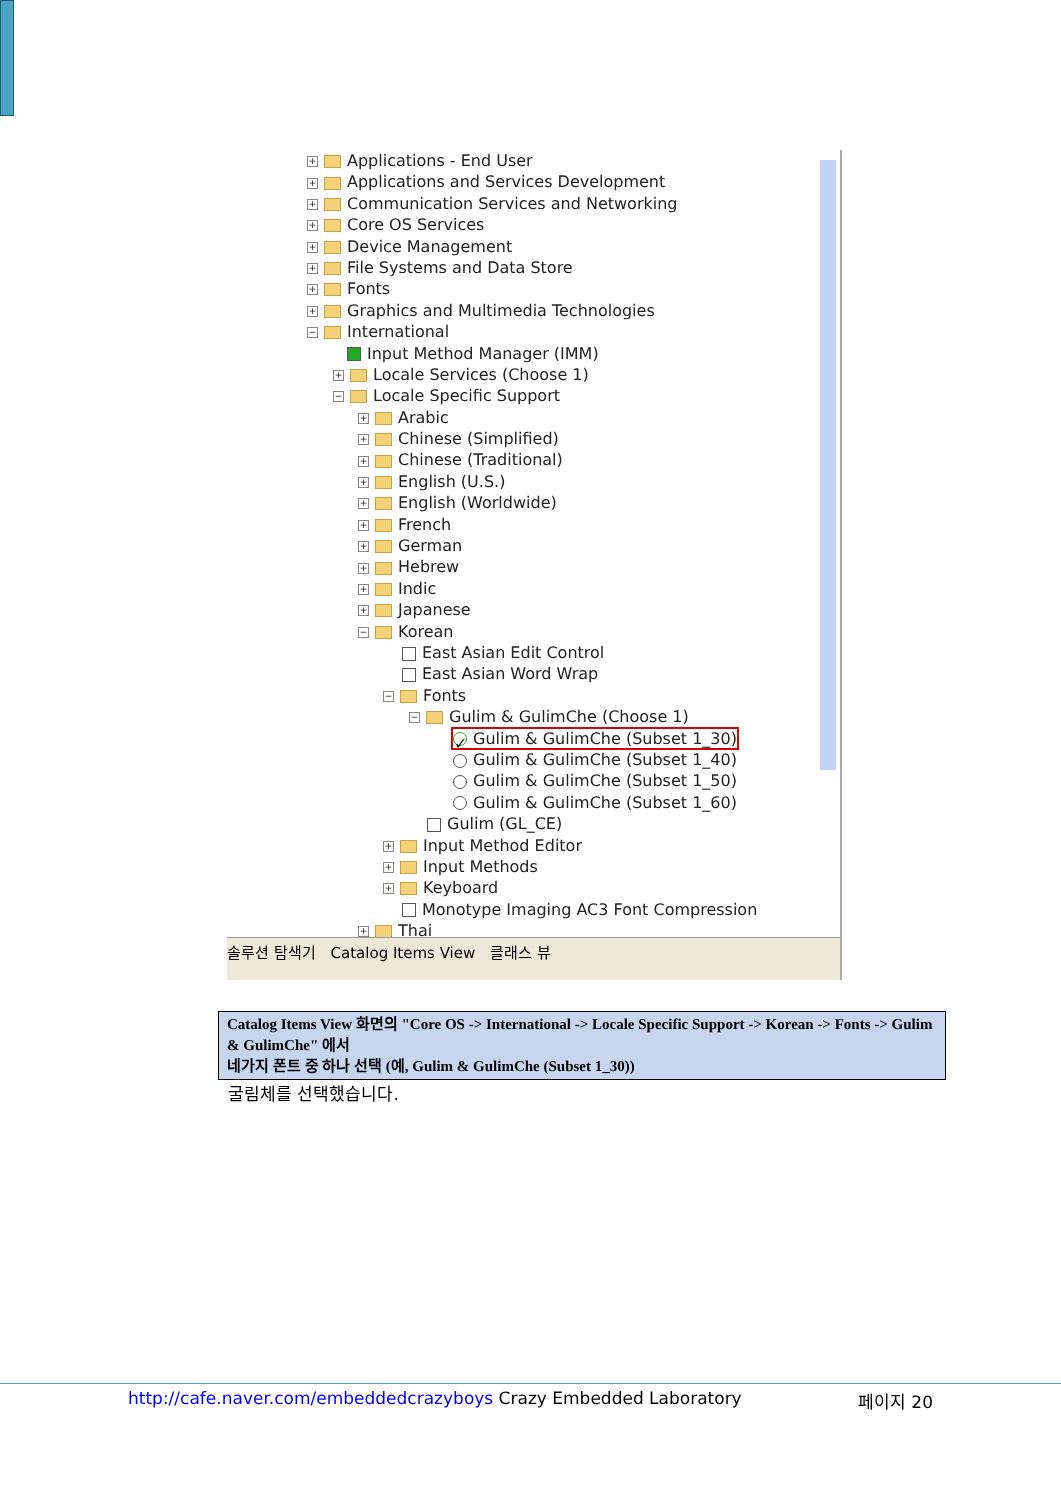+ Applications - End User
+ Applications and Services Development
+ Communication Services and Networking
+ Core OS Services
+ Device Management
+ File Systems and Data Store
+ Fonts
+ Graphics and Multimedia Technologies
− International
Input Method Manager (IMM)
+ Locale Services (Choose 1)
− Locale Specific Support
+ Arabic
+ Chinese (Simplified)
+ Chinese (Traditional)
+ English (U.S.)
+ English (Worldwide)
+ French
+ German
+ Hebrew
+ Indic
+ Japanese
− Korean
East Asian Edit Control
East Asian Word Wrap
− Fonts
− Gulim & GulimChe (Choose 1)
✓ Gulim & GulimChe (Subset 1_30)
Gulim & GulimChe (Subset 1_40)
Gulim & GulimChe (Subset 1_50)
Gulim & GulimChe (Subset 1_60)
Gulim (GL_CE)
+ Input Method Editor
+ Input Methods
+ Keyboard
Monotype Imaging AC3 Font Compression
+ Thai
솔루션 탐색기 Catalog Items View 클래스 뷰
Catalog Items View 화면의 "Core OS -> International -> Locale Specific Support -> Korean -> Fonts -> Gulim & GulimChe" 에서
네가지 폰트 중 하나 선택 (예, Gulim & GulimChe (Subset 1_30))
굴림체를 선택했습니다.
http://cafe.naver.com/embeddedcrazyboys Crazy Embedded Laboratory 페이지 20